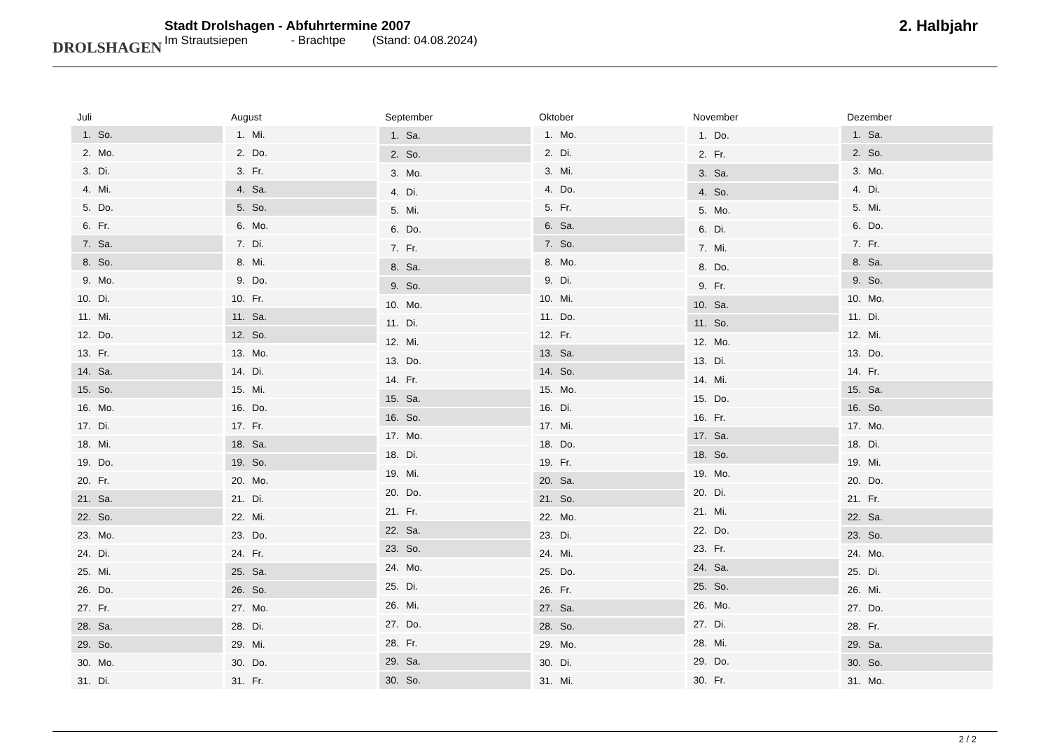DROLSHAGEN
Stadt Drolshagen - Abfuhrtermine 2007
Im Strautsiepen - Brachtpe (Stand: 04.08.2024)
2. Halbjahr
| Juli | |
| --- | --- |
| 1. | So. |
| 2. | Mo. |
| 3. | Di. |
| 4. | Mi. |
| 5. | Do. |
| 6. | Fr. |
| 7. | Sa. |
| 8. | So. |
| 9. | Mo. |
| 10. | Di. |
| 11. | Mi. |
| 12. | Do. |
| 13. | Fr. |
| 14. | Sa. |
| 15. | So. |
| 16. | Mo. |
| 17. | Di. |
| 18. | Mi. |
| 19. | Do. |
| 20. | Fr. |
| 21. | Sa. |
| 22. | So. |
| 23. | Mo. |
| 24. | Di. |
| 25. | Mi. |
| 26. | Do. |
| 27. | Fr. |
| 28. | Sa. |
| 29. | So. |
| 30. | Mo. |
| 31. | Di. |
| August | |
| --- | --- |
| 1. | Mi. |
| 2. | Do. |
| 3. | Fr. |
| 4. | Sa. |
| 5. | So. |
| 6. | Mo. |
| 7. | Di. |
| 8. | Mi. |
| 9. | Do. |
| 10. | Fr. |
| 11. | Sa. |
| 12. | So. |
| 13. | Mo. |
| 14. | Di. |
| 15. | Mi. |
| 16. | Do. |
| 17. | Fr. |
| 18. | Sa. |
| 19. | So. |
| 20. | Mo. |
| 21. | Di. |
| 22. | Mi. |
| 23. | Do. |
| 24. | Fr. |
| 25. | Sa. |
| 26. | So. |
| 27. | Mo. |
| 28. | Di. |
| 29. | Mi. |
| 30. | Do. |
| 31. | Fr. |
| September | |
| --- | --- |
| 1. | Sa. |
| 2. | So. |
| 3. | Mo. |
| 4. | Di. |
| 5. | Mi. |
| 6. | Do. |
| 7. | Fr. |
| 8. | Sa. |
| 9. | So. |
| 10. | Mo. |
| 11. | Di. |
| 12. | Mi. |
| 13. | Do. |
| 14. | Fr. |
| 15. | Sa. |
| 16. | So. |
| 17. | Mo. |
| 18. | Di. |
| 19. | Mi. |
| 20. | Do. |
| 21. | Fr. |
| 22. | Sa. |
| 23. | So. |
| 24. | Mo. |
| 25. | Di. |
| 26. | Mi. |
| 27. | Do. |
| 28. | Fr. |
| 29. | Sa. |
| 30. | So. |
| Oktober | |
| --- | --- |
| 1. | Mo. |
| 2. | Di. |
| 3. | Mi. |
| 4. | Do. |
| 5. | Fr. |
| 6. | Sa. |
| 7. | So. |
| 8. | Mo. |
| 9. | Di. |
| 10. | Mi. |
| 11. | Do. |
| 12. | Fr. |
| 13. | Sa. |
| 14. | So. |
| 15. | Mo. |
| 16. | Di. |
| 17. | Mi. |
| 18. | Do. |
| 19. | Fr. |
| 20. | Sa. |
| 21. | So. |
| 22. | Mo. |
| 23. | Di. |
| 24. | Mi. |
| 25. | Do. |
| 26. | Fr. |
| 27. | Sa. |
| 28. | So. |
| 29. | Mo. |
| 30. | Di. |
| 31. | Mi. |
| November | |
| --- | --- |
| 1. | Do. |
| 2. | Fr. |
| 3. | Sa. |
| 4. | So. |
| 5. | Mo. |
| 6. | Di. |
| 7. | Mi. |
| 8. | Do. |
| 9. | Fr. |
| 10. | Sa. |
| 11. | So. |
| 12. | Mo. |
| 13. | Di. |
| 14. | Mi. |
| 15. | Do. |
| 16. | Fr. |
| 17. | Sa. |
| 18. | So. |
| 19. | Mo. |
| 20. | Di. |
| 21. | Mi. |
| 22. | Do. |
| 23. | Fr. |
| 24. | Sa. |
| 25. | So. |
| 26. | Mo. |
| 27. | Di. |
| 28. | Mi. |
| 29. | Do. |
| 30. | Fr. |
| Dezember | |
| --- | --- |
| 1. | Sa. |
| 2. | So. |
| 3. | Mo. |
| 4. | Di. |
| 5. | Mi. |
| 6. | Do. |
| 7. | Fr. |
| 8. | Sa. |
| 9. | So. |
| 10. | Mo. |
| 11. | Di. |
| 12. | Mi. |
| 13. | Do. |
| 14. | Fr. |
| 15. | Sa. |
| 16. | So. |
| 17. | Mo. |
| 18. | Di. |
| 19. | Mi. |
| 20. | Do. |
| 21. | Fr. |
| 22. | Sa. |
| 23. | So. |
| 24. | Mo. |
| 25. | Di. |
| 26. | Mi. |
| 27. | Do. |
| 28. | Fr. |
| 29. | Sa. |
| 30. | So. |
| 31. | Mo. |
2 / 2